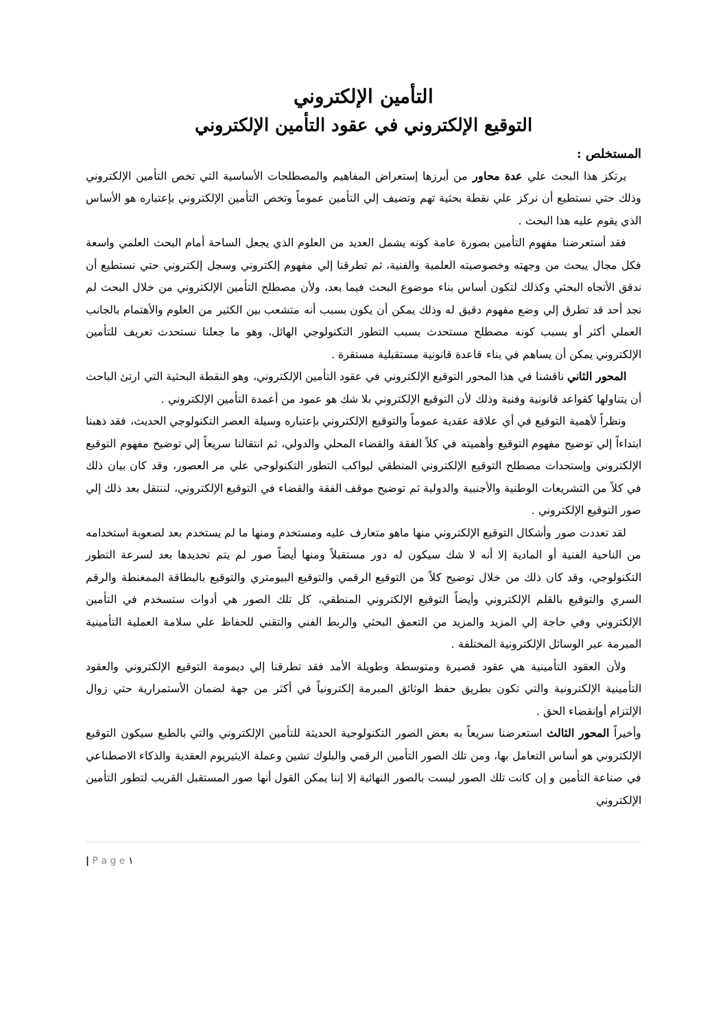التأمين الإلكتروني
التوقيع الإلكتروني في عقود التأمين الإلكتروني
المستخلص :
يرتكز هذا البحث علي عدة محاور من أبرزها إستعراض المفاهيم والمصطلحات الأساسية التي تخص التأمين الإلكتروني وذلك حتي نستطيع أن نركز علي نقطة بحثية تهم وتضيف إلي التأمين عموماً وتخص التأمين الإلكتروني بإعتباره هو الأساس الذي يقوم عليه هذا البحث .
فقد أستعرضنا مفهوم التأمين بصورة عامة كونه يشمل العديد من العلوم الذي يجعل الساحة أمام البحث العلمي واسعة فكل مجال يبحث من وجهته وخصوصيته العلمية والفنية، ثم تطرقنا إلي مفهوم إلكتروني وسجل إلكتروني حتي نستطيع أن ندقق الأتجاه البحثي وكذلك لتكون أساس بناء موضوع البحث فيما بعد، ولأن مصطلح التأمين الإلكتروني من خلال البحث لم نجد أحد قد تطرق إلي وضع مفهوم دقيق له وذلك يمكن أن يكون بسبب أنه متشعب بين الكثير من العلوم والأهتمام بالجانب العملي أكثر أو بسبب كونه مصطلح مستحدث بسبب التطور التكنولوجي الهائل، وهو ما جعلنا نستحدث تعريف للتأمين الإلكتروني يمكن أن يساهم في بناء قاعدة قانونية مستقبلية مستقرة .
المحور الثاني ناقشنا في هذا المحور التوقيع الإلكتروني في عقود التأمين الإلكتروني، وهو النقطة البحثية التي ارتئ الباحث أن يتناولها كقواعد قانونية وفنية وذلك لأن التوقيع الإلكتروني بلا شك هو عمود من أعمدة التأمين الإلكتروني .
ونظراً لأهمية التوقيع في أي علاقة عقدية عموماً والتوقيع الإلكتروني بإعتباره وسيلة العصر التكنولوجي الحديث، فقد ذهبنا ابتداءاً إلي توضيح مفهوم التوقيع وأهميته في كلاً الفقة والقضاء المحلي والدولي، ثم انتقالنا سريعاً إلي توضيح مفهوم التوقيع الإلكتروني وإستحداث مصطلح التوقيع الإلكتروني المنطقي ليواكب التطور التكنولوجي علي مر العصور، وقد كان بيان ذلك في كلاً من التشريعات الوطنية والأجنبية والدولية ثم توضيح موقف الفقة والقضاء في التوقيع الإلكتروني، لننتقل بعد ذلك إلي صور التوقيع الإلكتروني .
لقد تعددت صور وأشكال التوقيع الإلكتروني منها ماهو متعارف عليه ومستخدم ومنها ما لم يستخدم بعد لصعوبة استخدامه من الناحية الفنية أو المادية إلا أنه لا شك سيكون له دور مستقبلاً ومنها أيضاً صور لم يتم تحديدها بعد لسرعة التطور التكنولوجي، وقد كان ذلك من خلال توضيح كلاً من التوقيع الرقمي والتوقيع البيومتري والتوقيع بالبطاقة الممغنطة والرقم السري والتوقيع بالقلم الإلكتروني وأيضاً التوقيع الإلكتروني المنطقي، كل تلك الصور هي أدوات ستسخدم في التأمين الإلكتروني وفي حاجة إلي المزيد والمزيد من التعمق البحثي والربط الفني والتقني للحفاظ علي سلامة العملية التأمينية المبرمة عبر الوسائل الإلكترونية المختلفة .
ولأن العقود التأمينية هي عقود قصيرة ومتوسطة وطويلة الأمد فقد تطرقنا إلي ديمومة التوقيع الإلكتروني والعقود التأمينية الإلكترونية والتي تكون بطريق حفظ الوثائق المبرمة إلكترونياً في أكثر من جهة لضمان الأستمرارية حتي زوال الإلتزام أوإنقضاء الحق .
وأخيراً المحور الثالث استعرضنا سريعاً به بعض الصور التكنولوجية الحديثة للتأمين الإلكتروني والتي بالطبع سيكون التوقيع الإلكتروني هو أساس التعامل بها، ومن تلك الصور التأمين الرقمي والبلوك تشين وعملة الايثيريوم العقدية والذكاء الاصطناعي في صناعة التأمين و إن كانت تلك الصور ليست بالصور النهائية إلا إننا يمكن القول أنها صور المستقبل القريب لتطور التأمين الإلكتروني
| P a g e ١